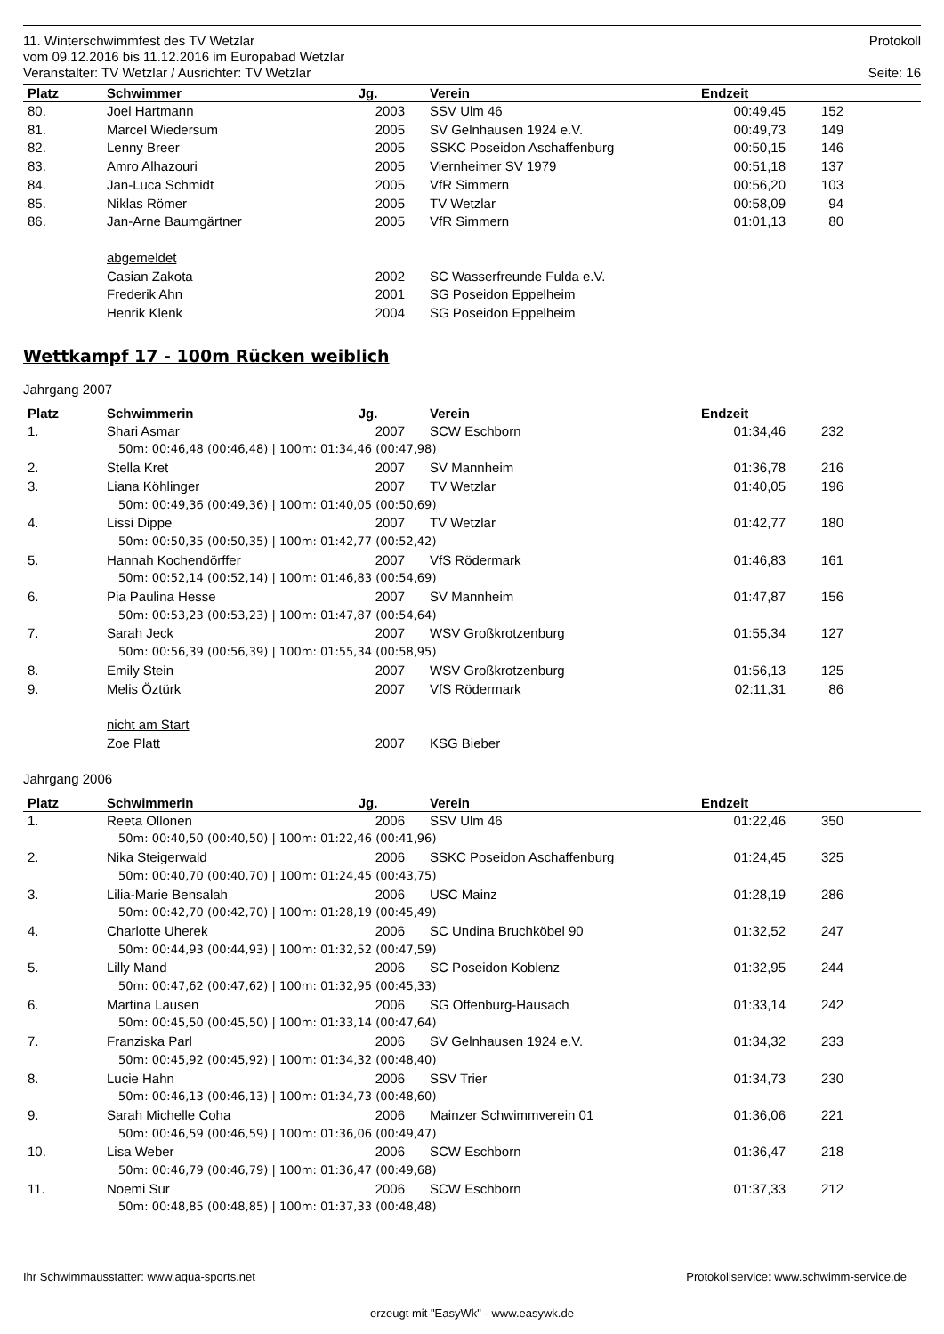11. Winterschwimmfest des TV Wetzlar Protokoll
vom 09.12.2016 bis 11.12.2016 im Europabad Wetzlar
Veranstalter: TV Wetzlar / Ausrichter: TV Wetzlar Seite: 16
| Platz | Schwimmer | Jg. | Verein | Endzeit | | |
| --- | --- | --- | --- | --- | --- | --- |
| 80. | Joel Hartmann | 2003 | SSV Ulm 46 | 00:49,45 | 152 | |
| 81. | Marcel Wiedersum | 2005 | SV Gelnhausen 1924 e.V. | 00:49,73 | 149 | |
| 82. | Lenny Breer | 2005 | SSKC Poseidon Aschaffenburg | 00:50,15 | 146 | |
| 83. | Amro Alhazouri | 2005 | Viernheimer SV 1979 | 00:51,18 | 137 | |
| 84. | Jan-Luca Schmidt | 2005 | VfR Simmern | 00:56,20 | 103 | |
| 85. | Niklas Römer | 2005 | TV Wetzlar | 00:58,09 | 94 | |
| 86. | Jan-Arne Baumgärtner | 2005 | VfR Simmern | 01:01,13 | 80 | |
| | abgemeldet | | | | | |
| | Casian Zakota | 2002 | SC Wasserfreunde Fulda e.V. | | | |
| | Frederik Ahn | 2001 | SG Poseidon Eppelheim | | | |
| | Henrik Klenk | 2004 | SG Poseidon Eppelheim | | | |
Wettkampf 17 - 100m Rücken weiblich
Jahrgang 2007
| Platz | Schwimmerin | Jg. | Verein | Endzeit | | |
| --- | --- | --- | --- | --- | --- | --- |
| 1. | Shari Asmar | 2007 | SCW Eschborn | 01:34,46 | 232 | |
| | 50m: 00:46,48 (00:46,48) / 100m: 01:34,46 (00:47,98) | | | | | |
| 2. | Stella Kret | 2007 | SV Mannheim | 01:36,78 | 216 | |
| 3. | Liana Köhlinger | 2007 | TV Wetzlar | 01:40,05 | 196 | |
| | 50m: 00:49,36 (00:49,36) / 100m: 01:40,05 (00:50,69) | | | | | |
| 4. | Lissi Dippe | 2007 | TV Wetzlar | 01:42,77 | 180 | |
| | 50m: 00:50,35 (00:50,35) / 100m: 01:42,77 (00:52,42) | | | | | |
| 5. | Hannah Kochendörffer | 2007 | VfS Rödermark | 01:46,83 | 161 | |
| | 50m: 00:52,14 (00:52,14) / 100m: 01:46,83 (00:54,69) | | | | | |
| 6. | Pia Paulina Hesse | 2007 | SV Mannheim | 01:47,87 | 156 | |
| | 50m: 00:53,23 (00:53,23) / 100m: 01:47,87 (00:54,64) | | | | | |
| 7. | Sarah Jeck | 2007 | WSV Großkrotzenburg | 01:55,34 | 127 | |
| | 50m: 00:56,39 (00:56,39) / 100m: 01:55,34 (00:58,95) | | | | | |
| 8. | Emily Stein | 2007 | WSV Großkrotzenburg | 01:56,13 | 125 | |
| 9. | Melis Öztürk | 2007 | VfS Rödermark | 02:11,31 | 86 | |
| | nicht am Start | | | | | |
| | Zoe Platt | 2007 | KSG Bieber | | | |
Jahrgang 2006
| Platz | Schwimmerin | Jg. | Verein | Endzeit | | |
| --- | --- | --- | --- | --- | --- | --- |
| 1. | Reeta Ollonen | 2006 | SSV Ulm 46 | 01:22,46 | 350 | |
| | 50m: 00:40,50 (00:40,50) / 100m: 01:22,46 (00:41,96) | | | | | |
| 2. | Nika Steigerwald | 2006 | SSKC Poseidon Aschaffenburg | 01:24,45 | 325 | |
| | 50m: 00:40,70 (00:40,70) / 100m: 01:24,45 (00:43,75) | | | | | |
| 3. | Lilia-Marie Bensalah | 2006 | USC Mainz | 01:28,19 | 286 | |
| | 50m: 00:42,70 (00:42,70) / 100m: 01:28,19 (00:45,49) | | | | | |
| 4. | Charlotte Uherek | 2006 | SC Undina Bruchköbel 90 | 01:32,52 | 247 | |
| | 50m: 00:44,93 (00:44,93) / 100m: 01:32,52 (00:47,59) | | | | | |
| 5. | Lilly Mand | 2006 | SC Poseidon Koblenz | 01:32,95 | 244 | |
| | 50m: 00:47,62 (00:47,62) / 100m: 01:32,95 (00:45,33) | | | | | |
| 6. | Martina Lausen | 2006 | SG Offenburg-Hausach | 01:33,14 | 242 | |
| | 50m: 00:45,50 (00:45,50) / 100m: 01:33,14 (00:47,64) | | | | | |
| 7. | Franziska Parl | 2006 | SV Gelnhausen 1924 e.V. | 01:34,32 | 233 | |
| | 50m: 00:45,92 (00:45,92) / 100m: 01:34,32 (00:48,40) | | | | | |
| 8. | Lucie Hahn | 2006 | SSV Trier | 01:34,73 | 230 | |
| | 50m: 00:46,13 (00:46,13) / 100m: 01:34,73 (00:48,60) | | | | | |
| 9. | Sarah Michelle Coha | 2006 | Mainzer Schwimmverein 01 | 01:36,06 | 221 | |
| | 50m: 00:46,59 (00:46,59) / 100m: 01:36,06 (00:49,47) | | | | | |
| 10. | Lisa Weber | 2006 | SCW Eschborn | 01:36,47 | 218 | |
| | 50m: 00:46,79 (00:46,79) / 100m: 01:36,47 (00:49,68) | | | | | |
| 11. | Noemi Sur | 2006 | SCW Eschborn | 01:37,33 | 212 | |
| | 50m: 00:48,85 (00:48,85) / 100m: 01:37,33 (00:48,48) | | | | | |
Ihr Schwimmausstatter: www.aqua-sports.net Protokollservice: www.schwimm-service.de
erzeugt mit "EasyWk" - www.easywk.de